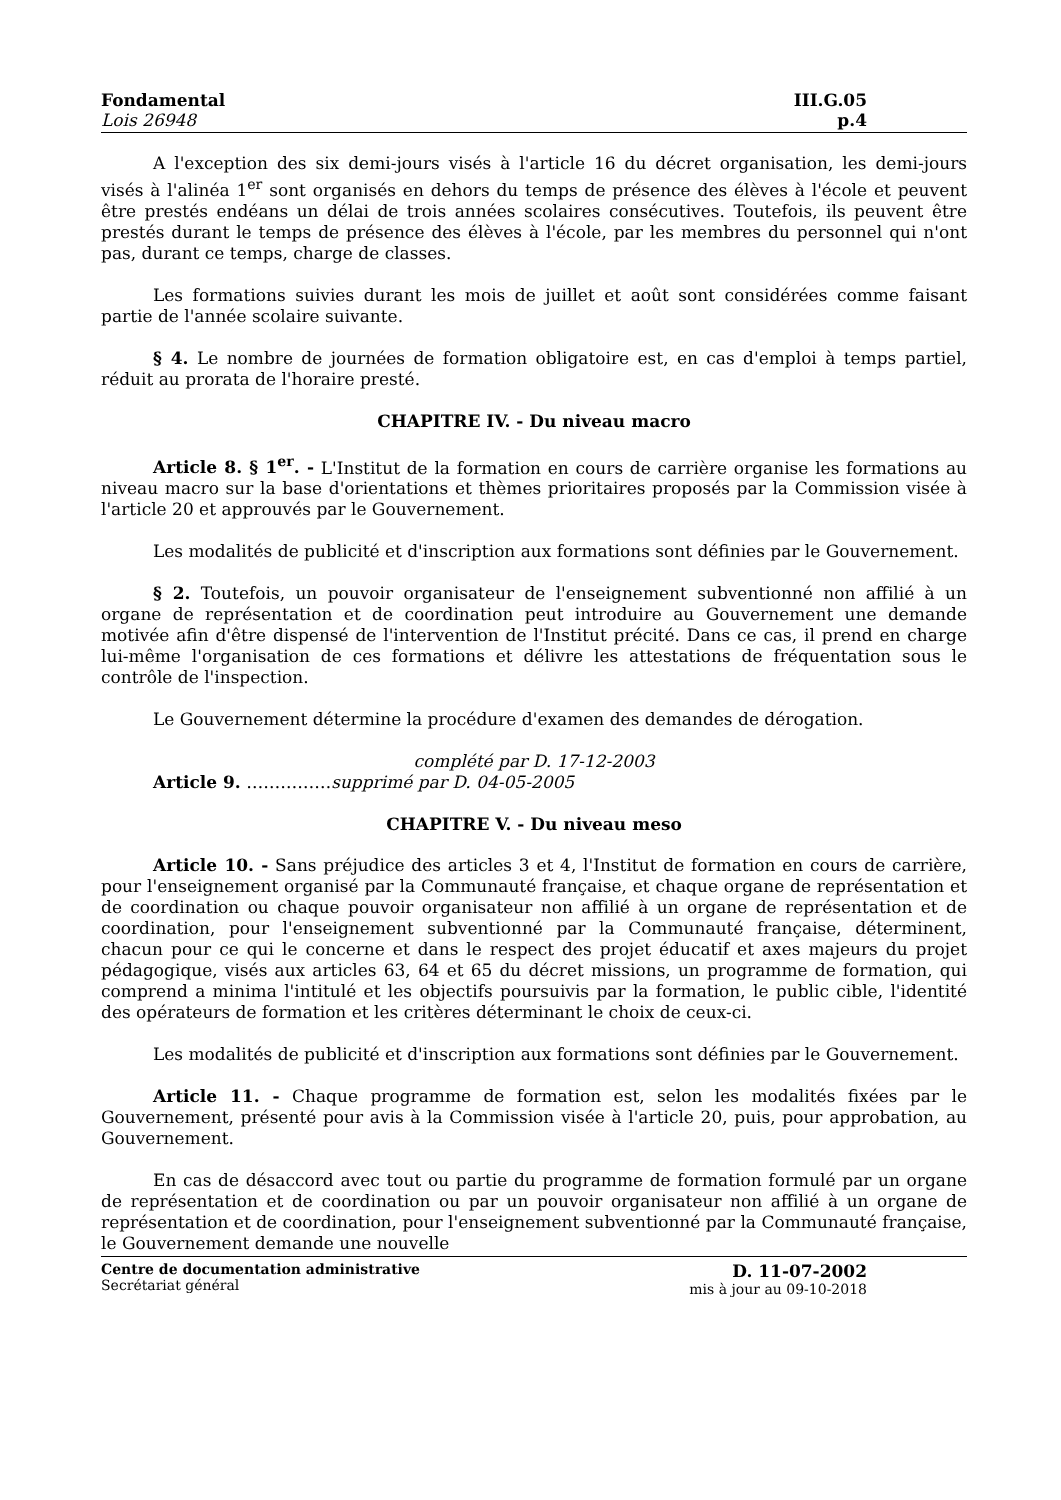Fondamental
Lois 26948
III.G.05
p.4
A l'exception des six demi-jours visés à l'article 16 du décret organisation, les demi-jours visés à l'alinéa 1<sup>er</sup> sont organisés en dehors du temps de présence des élèves à l'école et peuvent être prestés endéans un délai de trois années scolaires consécutives. Toutefois, ils peuvent être prestés durant le temps de présence des élèves à l'école, par les membres du personnel qui n'ont pas, durant ce temps, charge de classes.
Les formations suivies durant les mois de juillet et août sont considérées comme faisant partie de l'année scolaire suivante.
§ 4. Le nombre de journées de formation obligatoire est, en cas d'emploi à temps partiel, réduit au prorata de l'horaire presté.
CHAPITRE IV. - Du niveau macro
Article 8. § 1<sup>er</sup>. - L'Institut de la formation en cours de carrière organise les formations au niveau macro sur la base d'orientations et thèmes prioritaires proposés par la Commission visée à l'article 20 et approuvés par le Gouvernement.
Les modalités de publicité et d'inscription aux formations sont définies par le Gouvernement.
§ 2. Toutefois, un pouvoir organisateur de l'enseignement subventionné non affilié à un organe de représentation et de coordination peut introduire au Gouvernement une demande motivée afin d'être dispensé de l'intervention de l'Institut précité. Dans ce cas, il prend en charge lui-même l'organisation de ces formations et délivre les attestations de fréquentation sous le contrôle de l'inspection.
Le Gouvernement détermine la procédure d'examen des demandes de dérogation.
complété par D. 17-12-2003
Article 9. ……………supprimé par D. 04-05-2005
CHAPITRE V. - Du niveau meso
Article 10. - Sans préjudice des articles 3 et 4, l'Institut de formation en cours de carrière, pour l'enseignement organisé par la Communauté française, et chaque organe de représentation et de coordination ou chaque pouvoir organisateur non affilié à un organe de représentation et de coordination, pour l'enseignement subventionné par la Communauté française, déterminent, chacun pour ce qui le concerne et dans le respect des projet éducatif et axes majeurs du projet pédagogique, visés aux articles 63, 64 et 65 du décret missions, un programme de formation, qui comprend a minima l'intitulé et les objectifs poursuivis par la formation, le public cible, l'identité des opérateurs de formation et les critères déterminant le choix de ceux-ci.
Les modalités de publicité et d'inscription aux formations sont définies par le Gouvernement.
Article 11. - Chaque programme de formation est, selon les modalités fixées par le Gouvernement, présenté pour avis à la Commission visée à l'article 20, puis, pour approbation, au Gouvernement.
En cas de désaccord avec tout ou partie du programme de formation formulé par un organe de représentation et de coordination ou par un pouvoir organisateur non affilié à un organe de représentation et de coordination, pour l'enseignement subventionné par la Communauté française, le Gouvernement demande une nouvelle
Centre de documentation administrative
Secrétariat général
D. 11-07-2002
mis à jour au 09-10-2018